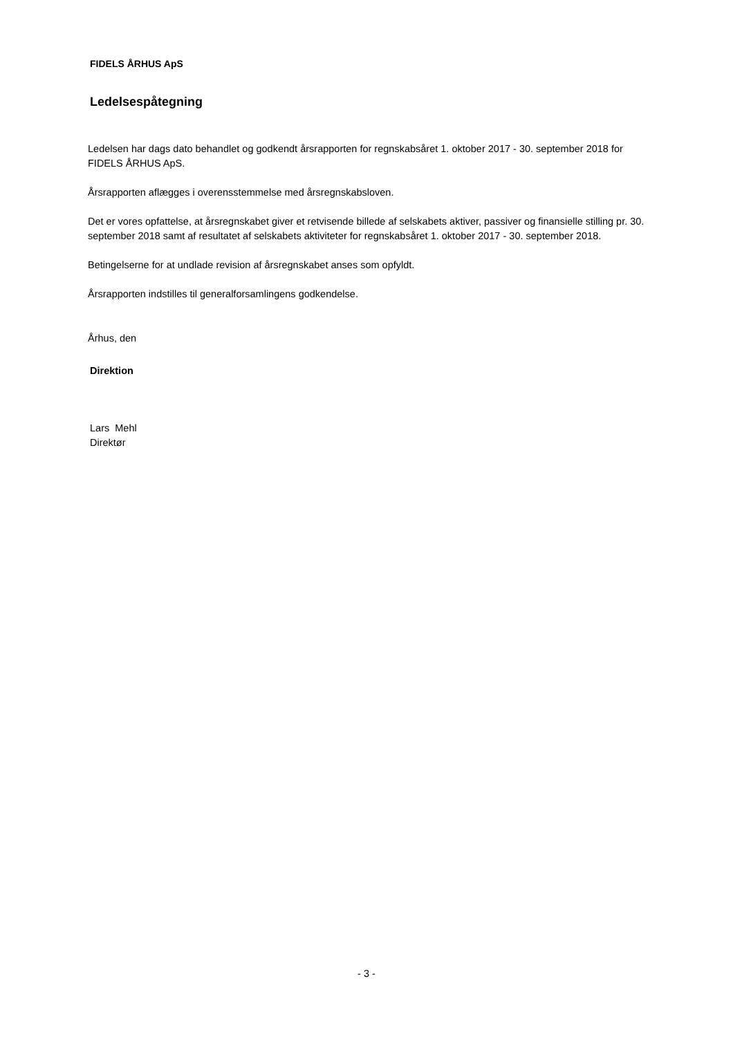FIDELS ÅRHUS ApS
Ledelsespåtegning
Ledelsen har dags dato behandlet og godkendt årsrapporten for regnskabsåret 1. oktober 2017 - 30. september 2018 for FIDELS ÅRHUS ApS.
Årsrapporten aflægges i overensstemmelse med årsregnskabsloven.
Det er vores opfattelse, at årsregnskabet giver et retvisende billede af selskabets aktiver, passiver og finansielle stilling pr. 30. september 2018 samt af resultatet af selskabets aktiviteter for regnskabsåret 1. oktober 2017 - 30. september 2018.
Betingelserne for at undlade revision af årsregnskabet anses som opfyldt.
Årsrapporten indstilles til generalforsamlingens godkendelse.
Århus, den
Direktion
Lars Mehl
Direktør
- 3 -